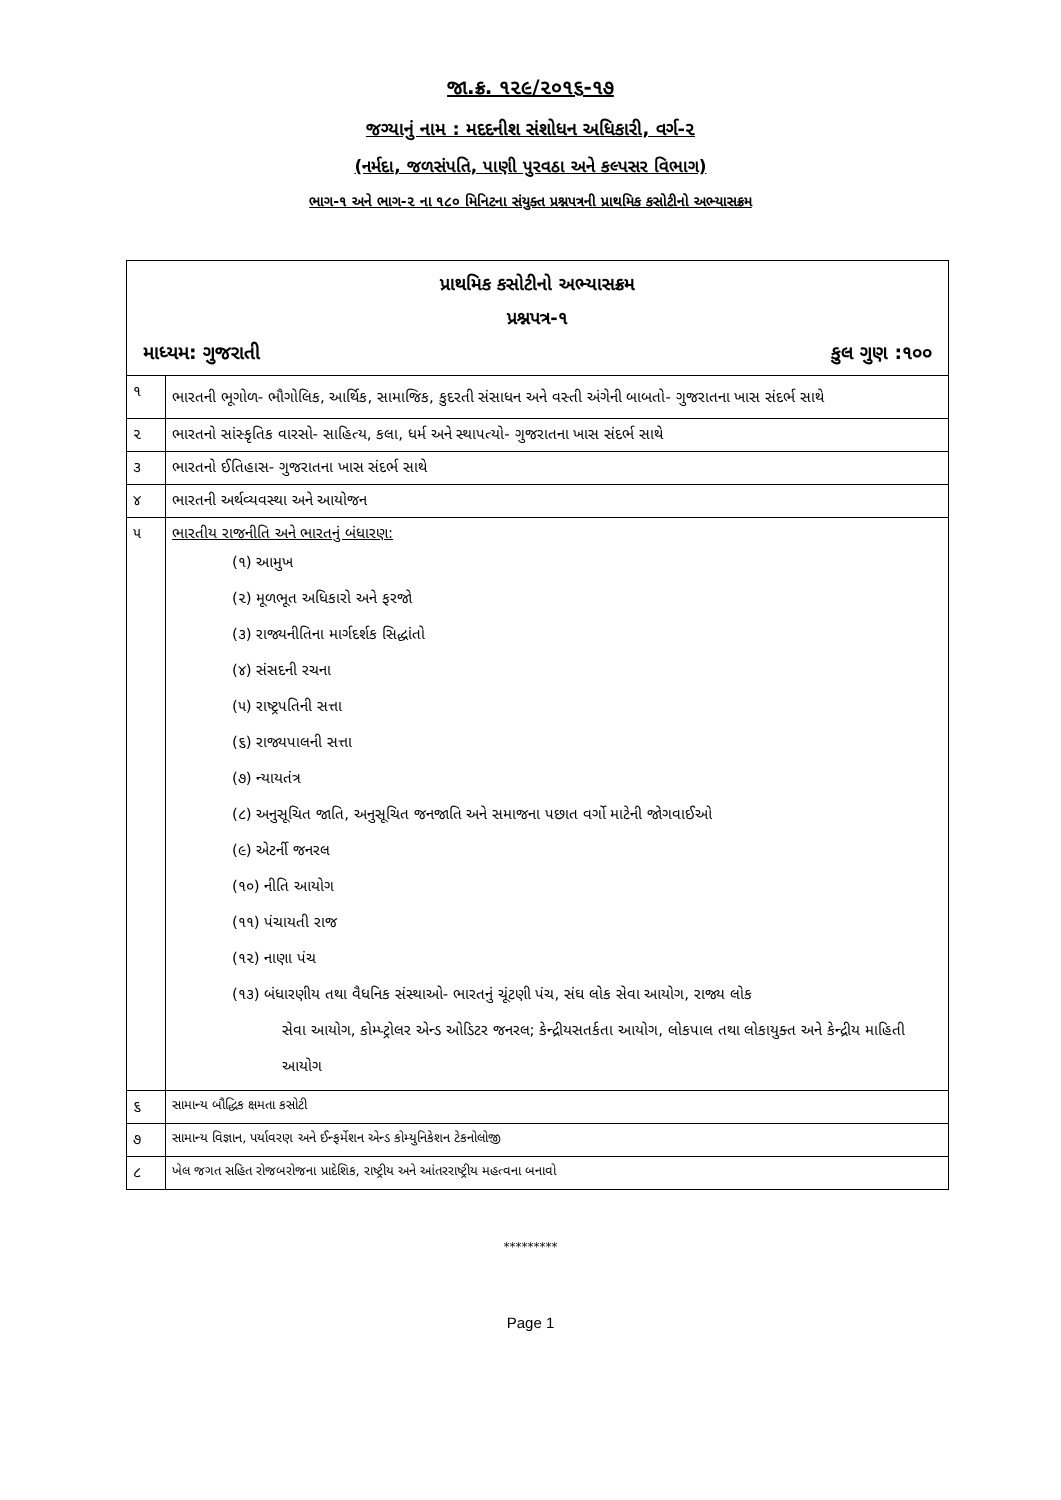જા.ક્ર. ૧૨૯/૨૦૧૬-૧૭
જગ્યાનું નામ : મદદનીશ સંશોધન અધિકારી, વર્ગ-૨
(નર્મદા, જળસંપતિ, પાણી પુરવઠા અને કલ્પસર વિભાગ)
ભાગ-૧ અને ભાગ-૨ ના ૧૮૦ મિનિટના સંયુક્ત પ્રશ્નપત્રની પ્રાથમિક કસોટીનો અભ્યાસક્રમ
| પ્રાથમિક કસોટીનો અભ્યાસક્રમ પ્રશ્નપત્ર-૧ માધ્યમ: ગુજરાતી કુલ ગુણ :૧૦૦ | |
| ૧ | ભારતની ભૂગોળ- ભૌગોલિક, આર્થિક, સામાજિક, કુદરતી સંસાધન અને વસ્તી અંગેની બાબતો- ગુજરાતના ખાસ સંદર્ભ સાથે |
| ૨ | ભારતનો સાંસ્કૃતિક વારસો- સાહિત્ય, કલા, ધર્મ અને સ્થાપત્યો- ગુજરાતના ખાસ સંદર્ભ સાથે |
| ૩ | ભારતનો ઈતિહાસ- ગુજરાતના ખાસ સંદર્ભ સાથે |
| ૪ | ભારતની અર્થવ્યવસ્થા અને આયોજન |
| ૫ | ભારતીય રાજનીતિ અને ભારતનું બંધારણ: (૧) આમુખ (૨) મૂળભૂત અધિકારો અને ફરજો (૩) રાજ્યનીતિના માર્ગદર્શક સિદ્ધાંતો (૪) સંસદની રચના (૫) રાષ્ટ્રપતિની સત્તા (૬) રાજ્યપાલની સત્તા (૭) ન્યાયતંત્ર (૮) અનુસૂચિત જાતિ, અનુસૂચિત જનજાતિ અને સમાજના પછાત વર્ગો માટેની જોગવાઈઓ (૯) એટર્ની જનરલ (૧૦) નીતિ આયોગ (૧૧) પંચાયતી રાજ (૧૨) નાણા પંચ (૧૩) બંધારણીય તથા વૈધનિક સંસ્થાઓ- ભારતનું ચૂંટણી પંચ, સંઘ લોક સેવા આયોગ, રાજ્ય લોક સેવા આયોગ, કોમ્પ્ટ્રોલર એન્ડ ઓડિટર જનરલ; કેન્દ્રીયસતર્કતા આયોગ, લોકપાલ તથા લોકાયુક્ત અને કેન્દ્રીય માહિતી આયોગ |
| ૬ | સામાન્ય બૌદ્ધિક ક્ષમતા કસોટી |
| ૭ | સામાન્ય વિજ્ઞાન, પર્યાવરણ અને ઈન્ફર્મેશન એન્ડ કોમ્યુનિકેશન ટેકનોલોજી |
| ૮ | ખેલ જગત સહિત રોજબરોજના પ્રાદેશિક, રાષ્ટ્રીય અને આંતરરાષ્ટ્રીય મહત્વના બનાવો |
*********
Page 1